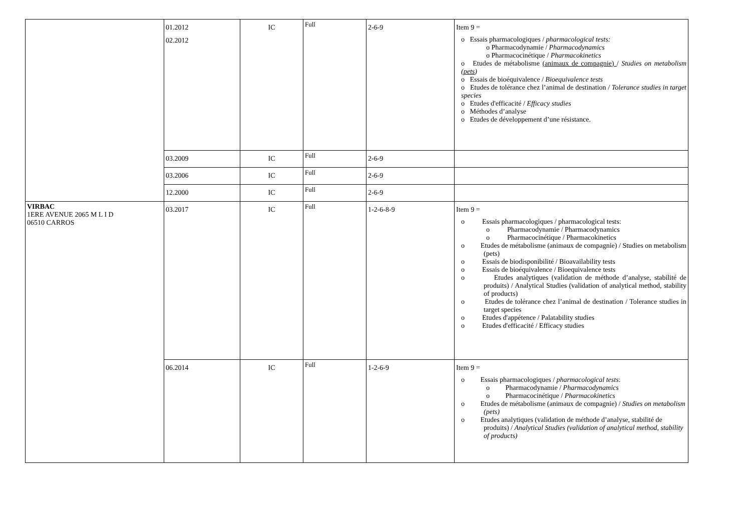| | 01.2012 02.2012 | IC | Full | 2-6-9 | Item 9 = o Essais pharmacologiques / pharmacological tests: o Pharmacodynamie / Pharmacodynamics o Pharmacocinétique / Pharmacokinetics o Etudes de métabolisme (animaux de compagnie) / Studies on metabolism ( pets ) o Essais de bioéquivalence / Bioequivalence tests o Etudes de tolérance chez l’animal de destination / Tolerance studies in target species o Etudes d'efficacité / Efficacy studies o Méthodes d’analyse o Etudes de développement d’une résistance. |
| | 03.2009 | IC | Full | 2-6-9 | |
| | 03.2006 | IC | Full | 2-6-9 | |
| | 12.2000 | IC | Full | 2-6-9 | |
| VIRBAC 1ERE AVENUE 2065 M L I D 06510 CARROS | 03.2017 | IC | Full | 1-2-6-8-9 | Item 9 = o Essais pharmacologiques / pharmacological tests: o Pharmacodynamie / Pharmacodynamics o Pharmacocinétique / Pharmacokinetics o Etudes de métabolisme (animaux de compagnie) / Studies on metabolism (pets) o Essais de biodisponibilité / Bioavailability tests o Essais de bioéquivalence / Bioequivalence tests o Etudes analytiques (validation de méthode d’analyse, stabilité de produits) / Analytical Studies (validation of analytical method, stability of products) o Etudes de tolérance chez l’animal de destination / Tolerance studies in target species o Etudes d'appétence / Palatability studies o Etudes d'efficacité / Efficacy studies |
| | 06.2014 | IC | Full | 1-2-6-9 | Item 9 = o Essais pharmacologiques / pharmacological tests : o Pharmacodynamie / Pharmacodynamics o Pharmacocinétique / Pharmacokinetics o Etudes de métabolisme (animaux de compagnie) / Studies on metabolism (pets) o Etudes analytiques (validation de méthode d’analyse, stabilité de produits) / Analytical Studies (validation of analytical method, stability of products) |